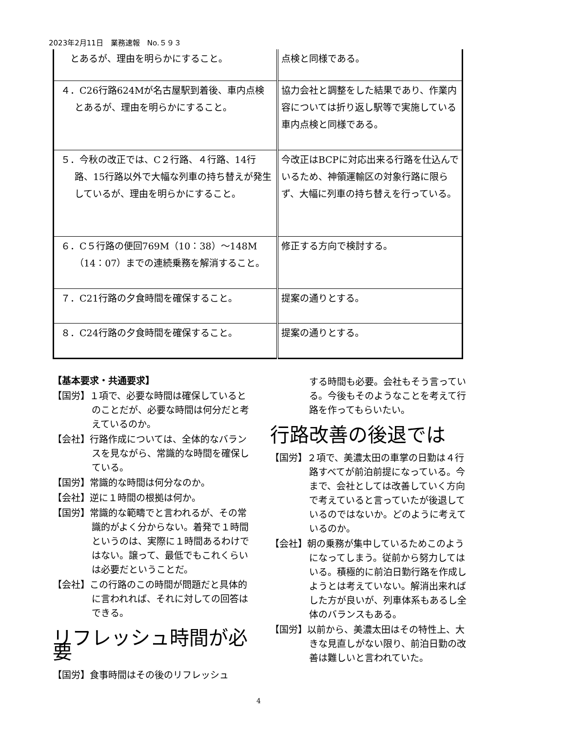2023年2月11日　業務速報　No.５９３
| とあるが、理由を明らかにすること。 | 点検と同様である。 |
| ４．C26行路624Mが名古屋駅到着後、車内点検とあるが、理由を明らかにすること。 | 協力会社と調整をした結果であり、作業内容については折り返し駅等で実施している車内点検と同様である。 |
| ５．今秋の改正では、C２行路、４行路、14行路、15行路以外で大幅な列車の持ち替えが発生しているが、理由を明らかにすること。 | 今改正はBCPに対応出来る行路を仕込んでいるため、神領運輸区の対象行路に限らず、大幅に列車の持ち替えを行っている。 |
| ６．C５行路の便回769M（10：38）～148M（14：07）までの連続乗務を解消すること。 | 修正する方向で検討する。 |
| ７．C21行路の夕食時間を確保すること。 | 提案の通りとする。 |
| ８．C24行路の夕食時間を確保すること。 | 提案の通りとする。 |
【基本要求・共通要求】
【国労】１項で、必要な時間は確保しているとのことだが、必要な時間は何分だと考えているのか。
【会社】行路作成については、全体的なバランスを見ながら、常識的な時間を確保している。
【国労】常識的な時間は何分なのか。
【会社】逆に１時間の根拠は何か。
【国労】常識的な範疇でと言われるが、その常識的がよく分からない。着発で１時間というのは、実際に１時間あるわけではない。譲って、最低でもこれくらいは必要だということだ。
【会社】この行路のこの時間が問題だと具体的に言われれば、それに対しての回答はできる。
リフレッシュ時間が必要
【国労】食事時間はその後のリフレッシュ
する時間も必要。会社もそう言っている。今後もそのようなことを考えて行路を作ってもらいたい。
行路改善の後退では
【国労】２項で、美濃太田の車掌の日勤は４行路すべてが前泊前提になっている。今まで、会社としては改善していく方向で考えていると言っていたが後退しているのではないか。どのように考えているのか。
【会社】朝の乗務が集中しているためこのようになってしまう。従前から努力してはいる。積極的に前泊日勤行路を作成しようとは考えていない。解消出来ればした方が良いが、列車体系もあるし全体のバランスもある。
【国労】以前から、美濃太田はその特性上、大きな見直しがない限り、前泊日勤の改善は難しいと言われていた。
4